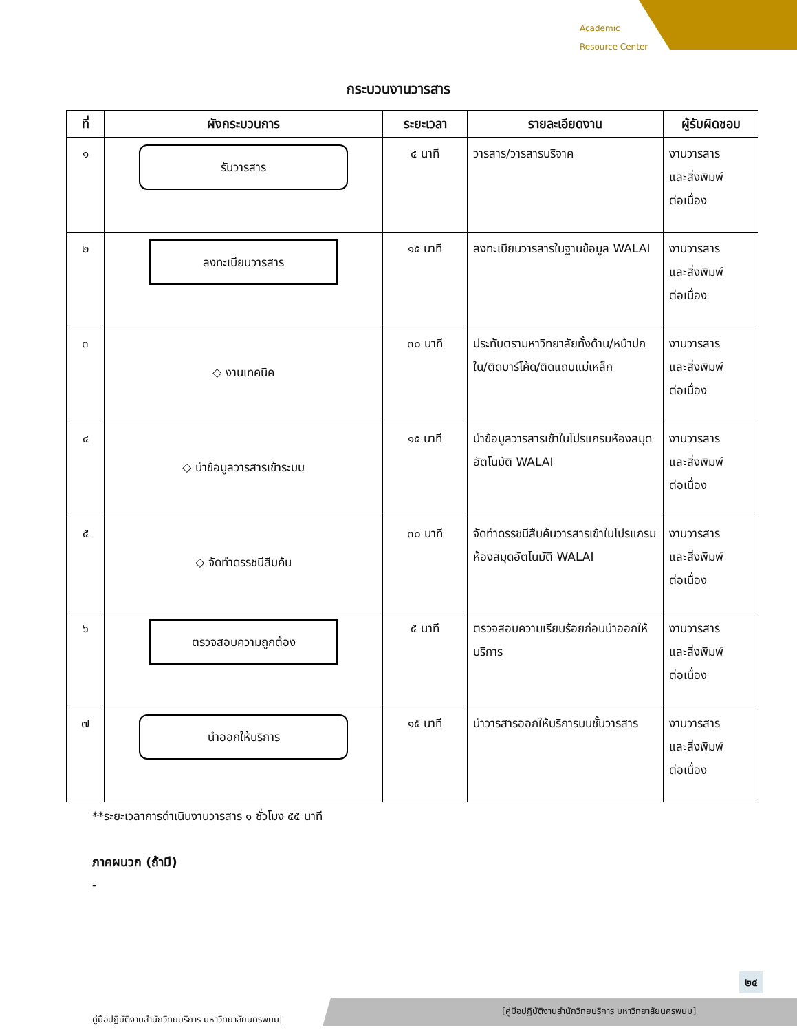Academic
Resource Center
กระบวนงานวารสาร
| ที่ | ผังกระบวนการ | ระยะเวลา | รายละเอียดงาน | ผู้รับผิดชอบ |
| --- | --- | --- | --- | --- |
| ๑ | รับวารสาร | ๕ นาที | วารสาร/วารสารบริจาค | งานวารสาร และสิ่งพิมพ์ ต่อเนื่อง |
| ๒ | ลงทะเบียนวารสาร | ๑๕ นาที | ลงทะเบียนวารสารในฐานข้อมูล WALAI | งานวารสาร และสิ่งพิมพ์ ต่อเนื่อง |
| ๓ | ◇ งานเทคนิค | ๓๐ นาที | ประทับตรามหาวิทยาลัยทั้งด้าน/หน้าปกใน/ติดบาร์โค้ด/ติดแถบแม่เหล็ก | งานวารสาร และสิ่งพิมพ์ ต่อเนื่อง |
| ๔ | ◇ นำข้อมูลวารสารเข้าระบบ | ๑๕ นาที | นำข้อมูลวารสารเข้าในโปรแกรมห้องสมุดอัตโนมัติ WALAI | งานวารสาร และสิ่งพิมพ์ ต่อเนื่อง |
| ๕ | ◇ จัดทำดรรชนีสืบค้น | ๓๐ นาที | จัดทำดรรชนีสืบค้นวารสารเข้าในโปรแกรมห้องสมุดอัตโนมัติ WALAI | งานวารสาร และสิ่งพิมพ์ ต่อเนื่อง |
| ๖ | ตรวจสอบความถูกต้อง | ๕ นาที | ตรวจสอบความเรียบร้อยก่อนนำออกให้บริการ | งานวารสาร และสิ่งพิมพ์ ต่อเนื่อง |
| ๗ | นำออกให้บริการ | ๑๕ นาที | นำวารสารออกให้บริการบนชั้นวารสาร | งานวารสาร และสิ่งพิมพ์ ต่อเนื่อง |
**ระยะเวลาการดำเนินงานวารสาร ๑ ชั่วโมง ๕๕ นาที
ภาคผนวก (ถ้ามี)
-
๒๔
คู่มือปฏิบัติงานสำนักวิทยบริการ มหาวิทยาลัยนครพนม|
[คู่มือปฏิบัติงานสำนักวิทยบริการ มหาวิทยาลัยนครพนม]